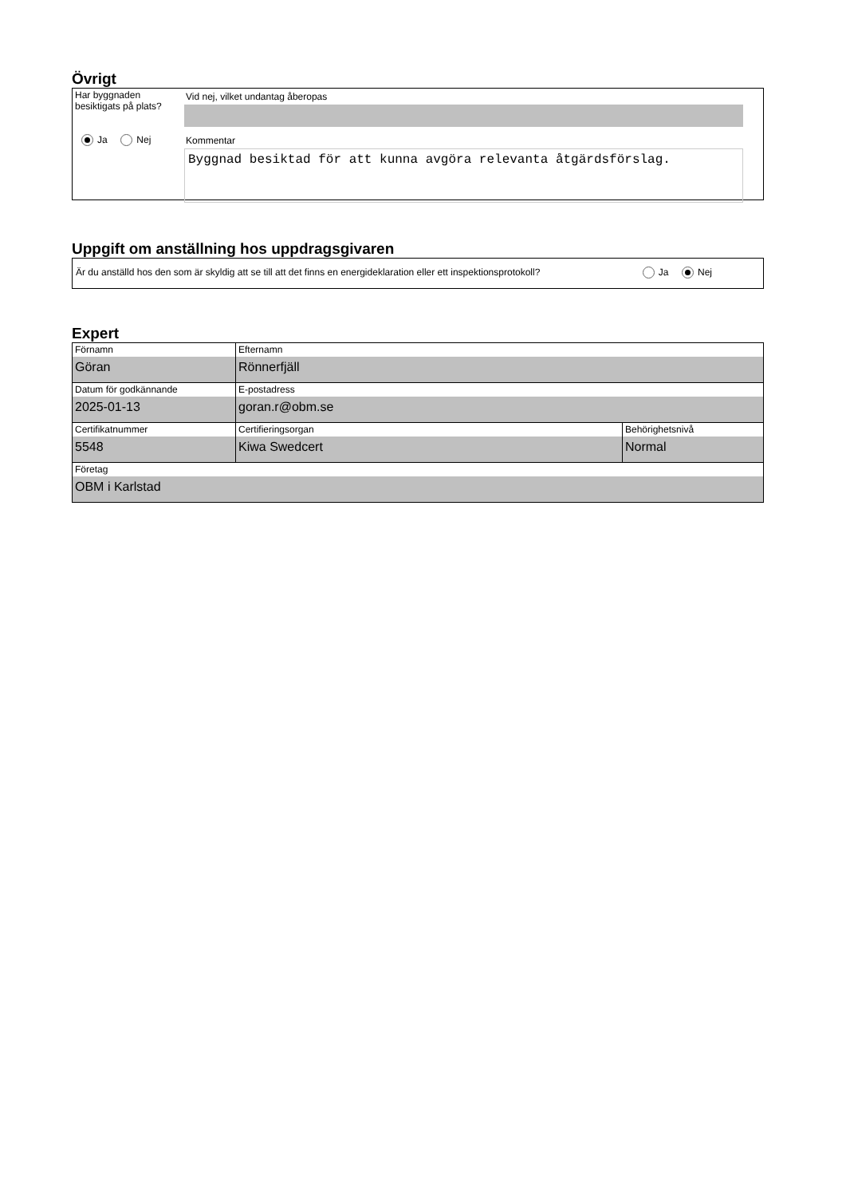Övrigt
Har byggnaden besiktigats på plats?
Ja Nej
Vid nej, vilket undantag åberopas
Kommentar
Byggnad besiktad för att kunna avgöra relevanta åtgärdsförslag.
Uppgift om anställning hos uppdragsgivaren
Är du anställd hos den som är skyldig att se till att det finns en energideklaration eller ett inspektionsprotokoll? Ja Nej
Expert
| Förnamn Göran | Efternamn Rönnerfjäll | |
| Datum för godkännande 2025-01-13 | E-postadress goran.r@obm.se | |
| Certifikatnummer 5548 | Certifieringsorgan Kiwa Swedcert | Behörighetsnivå Normal |
| Företag OBM i Karlstad | | |